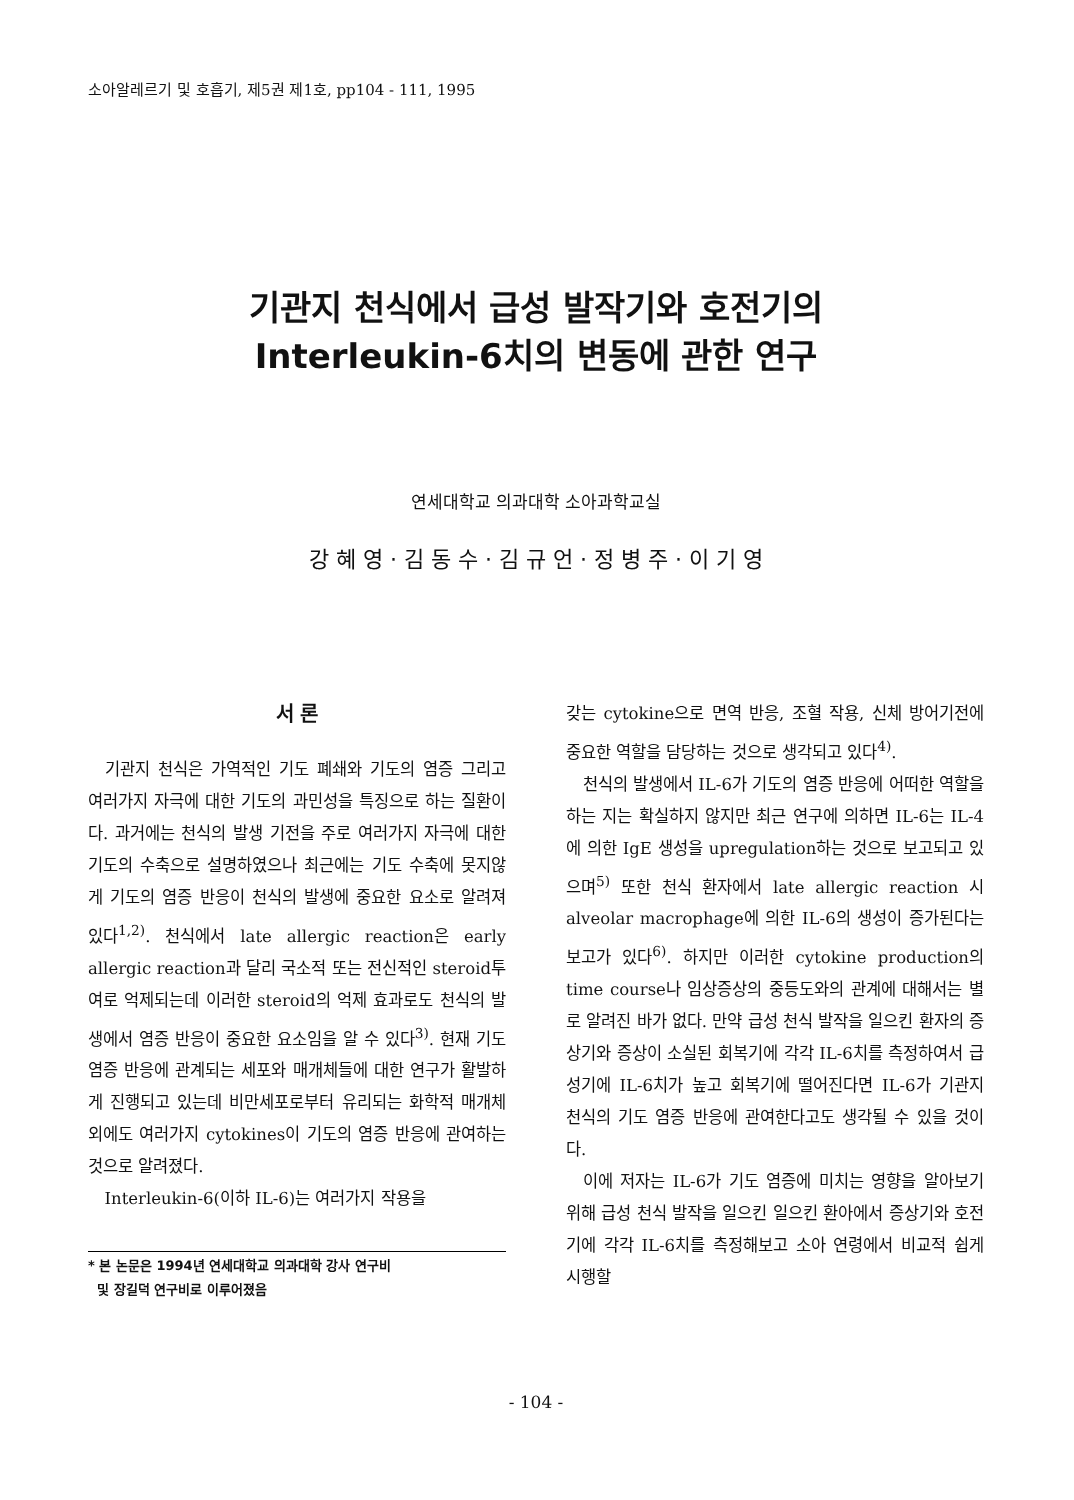소아알레르기 및 호흡기, 제5권 제1호, pp104 - 111, 1995
기관지 천식에서 급성 발작기와 호전기의
Interleukin-6치의 변동에 관한 연구
연세대학교 의과대학 소아과학교실
강 혜 영 · 김 동 수 · 김 규 언 · 정 병 주 · 이 기 영
서 론
기관지 천식은 가역적인 기도 폐쇄와 기도의 염증 그리고 여러가지 자극에 대한 기도의 과민성을 특징으로 하는 질환이다. 과거에는 천식의 발생 기전을 주로 여러가지 자극에 대한 기도의 수축으로 설명하였으나 최근에는 기도 수축에 못지않게 기도의 염증 반응이 천식의 발생에 중요한 요소로 알려져 있다<sup>1,2)</sup>. 천식에서 late allergic reaction은 early allergic reaction과 달리 국소적 또는 전신적인 steroid투여로 억제되는데 이러한 steroid의 억제 효과로도 천식의 발생에서 염증 반응이 중요한 요소임을 알 수 있다<sup>3)</sup>. 현재 기도 염증 반응에 관계되는 세포와 매개체들에 대한 연구가 활발하게 진행되고 있는데 비만세포로부터 유리되는 화학적 매개체외에도 여러가지 cytokines이 기도의 염증 반응에 관여하는 것으로 알려졌다.
Interleukin-6(이하 IL-6)는 여러가지 작용을
* 본 논문은 1994년 연세대학교 의과대학 강사 연구비
및 장길덕 연구비로 이루어졌음
갖는 cytokine으로 면역 반응, 조혈 작용, 신체 방어기전에 중요한 역할을 담당하는 것으로 생각되고 있다<sup>4)</sup>.
천식의 발생에서 IL-6가 기도의 염증 반응에 어떠한 역할을 하는 지는 확실하지 않지만 최근 연구에 의하면 IL-6는 IL-4에 의한 IgE 생성을 upregulation하는 것으로 보고되고 있으며<sup>5)</sup> 또한 천식 환자에서 late allergic reaction 시 alveolar macrophage에 의한 IL-6의 생성이 증가된다는 보고가 있다<sup>6)</sup>. 하지만 이러한 cytokine production의 time course나 임상증상의 중등도와의 관계에 대해서는 별로 알려진 바가 없다. 만약 급성 천식 발작을 일으킨 환자의 증상기와 증상이 소실된 회복기에 각각 IL-6치를 측정하여서 급성기에 IL-6치가 높고 회복기에 떨어진다면 IL-6가 기관지 천식의 기도 염증 반응에 관여한다고도 생각될 수 있을 것이다.
이에 저자는 IL-6가 기도 염증에 미치는 영향을 알아보기 위해 급성 천식 발작을 일으킨 일으킨 환아에서 증상기와 호전기에 각각 IL-6치를 측정해보고 소아 연령에서 비교적 쉽게 시행할
- 104 -